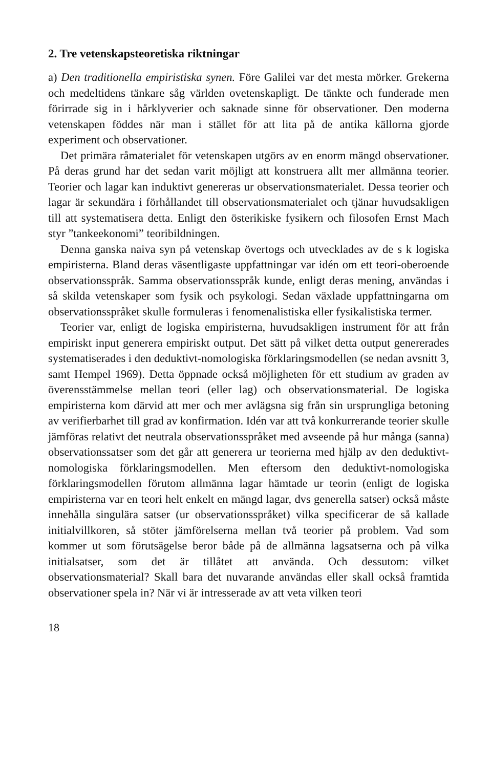2. Tre vetenskapsteoretiska riktningar
a) Den traditionella empiristiska synen. Före Galilei var det mesta mörker. Grekerna och medeltidens tänkare såg världen ovetenskapligt. De tänkte och funderade men förirrade sig in i hårklyverier och saknade sinne för observationer. Den moderna vetenskapen föddes när man i stället för att lita på de antika källorna gjorde experiment och observationer.
Det primära råmaterialet för vetenskapen utgörs av en enorm mängd observationer. På deras grund har det sedan varit möjligt att konstruera allt mer allmänna teorier. Teorier och lagar kan induktivt genereras ur observationsmaterialet. Dessa teorier och lagar är sekundära i förhållandet till observationsmaterialet och tjänar huvudsakligen till att systematisera detta. Enligt den österikiske fysikern och filosofen Ernst Mach styr ”tankeekonomi” teoribildningen.
Denna ganska naiva syn på vetenskap övertogs och utvecklades av de s k logiska empiristerna. Bland deras väsentligaste uppfattningar var idén om ett teori-oberoende observationsspråk. Samma observationsspråk kunde, enligt deras mening, användas i så skilda vetenskaper som fysik och psykologi. Sedan växlade uppfattningarna om observationsspråket skulle formuleras i fenomenalistiska eller fysikalistiska termer.
Teorier var, enligt de logiska empiristerna, huvudsakligen instrument för att från empiriskt input generera empiriskt output. Det sätt på vilket detta output genererades systematiserades i den deduktivt-nomologiska förklaringsmodellen (se nedan avsnitt 3, samt Hempel 1969). Detta öppnade också möjligheten för ett studium av graden av överensstämmelse mellan teori (eller lag) och observationsmaterial. De logiska empiristerna kom därvid att mer och mer avlägsna sig från sin ursprungliga betoning av verifierbarhet till grad av konfirmation. Idén var att två konkurrerande teorier skulle jämföras relativt det neutrala observationsspråket med avseende på hur många (sanna) observationssatser som det går att generera ur teorierna med hjälp av den deduktivt-nomologiska förklaringsmodellen. Men eftersom den deduktivt-nomologiska förklaringsmodellen förutom allmänna lagar hämtade ur teorin (enligt de logiska empiristerna var en teori helt enkelt en mängd lagar, dvs generella satser) också måste innehålla singulära satser (ur observationsspråket) vilka specificerar de så kallade initialvillkoren, så stöter jämförelserna mellan två teorier på problem. Vad som kommer ut som förutsägelse beror både på de allmänna lagsatserna och på vilka initialsatser, som det är tillåtet att använda. Och dessutom: vilket observationsmaterial? Skall bara det nuvarande användas eller skall också framtida observationer spela in? När vi är intresserade av att veta vilken teori
18